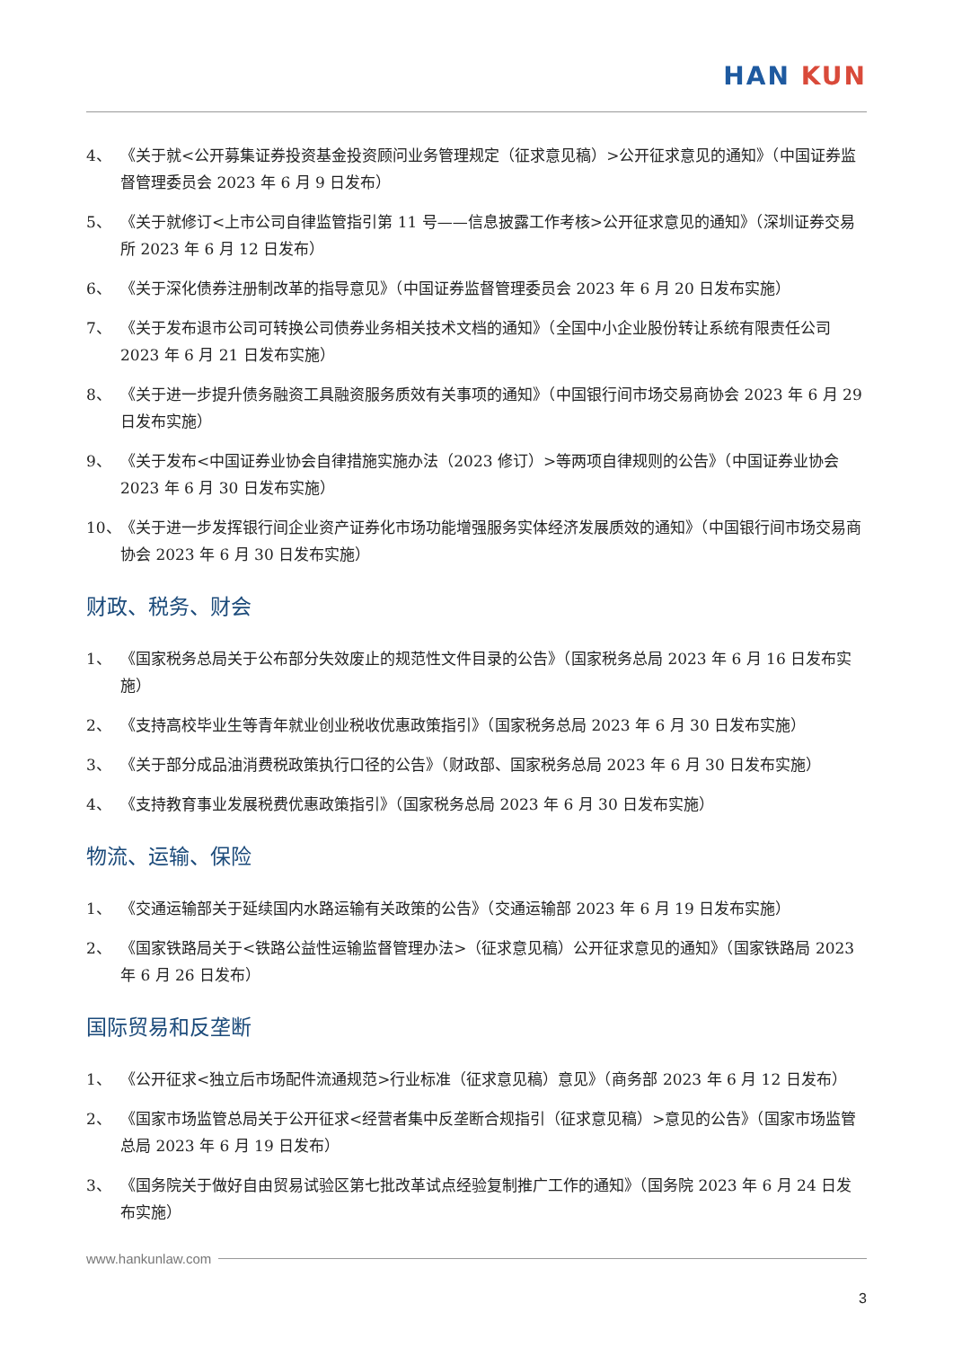HAN KUN
4、 《关于就<公开募集证券投资基金投资顾问业务管理规定（征求意见稿）>公开征求意见的通知》（中国证券监督管理委员会 2023 年 6 月 9 日发布）
5、 《关于就修订<上市公司自律监管指引第 11 号——信息披露工作考核>公开征求意见的通知》（深圳证券交易所 2023 年 6 月 12 日发布）
6、 《关于深化债券注册制改革的指导意见》（中国证券监督管理委员会 2023 年 6 月 20 日发布实施）
7、 《关于发布退市公司可转换公司债券业务相关技术文档的通知》（全国中小企业股份转让系统有限责任公司 2023 年 6 月 21 日发布实施）
8、 《关于进一步提升债务融资工具融资服务质效有关事项的通知》（中国银行间市场交易商协会 2023 年 6 月 29 日发布实施）
9、 《关于发布<中国证券业协会自律措施实施办法（2023 修订）>等两项自律规则的公告》（中国证券业协会 2023 年 6 月 30 日发布实施）
10、 《关于进一步发挥银行间企业资产证券化市场功能增强服务实体经济发展质效的通知》（中国银行间市场交易商协会 2023 年 6 月 30 日发布实施）
财政、税务、财会
1、 《国家税务总局关于公布部分失效废止的规范性文件目录的公告》（国家税务总局 2023 年 6 月 16 日发布实施）
2、 《支持高校毕业生等青年就业创业税收优惠政策指引》（国家税务总局 2023 年 6 月 30 日发布实施）
3、 《关于部分成品油消费税政策执行口径的公告》（财政部、国家税务总局 2023 年 6 月 30 日发布实施）
4、 《支持教育事业发展税费优惠政策指引》（国家税务总局 2023 年 6 月 30 日发布实施）
物流、运输、保险
1、 《交通运输部关于延续国内水路运输有关政策的公告》（交通运输部 2023 年 6 月 19 日发布实施）
2、 《国家铁路局关于<铁路公益性运输监督管理办法>（征求意见稿）公开征求意见的通知》（国家铁路局 2023 年 6 月 26 日发布）
国际贸易和反垄断
1、 《公开征求<独立后市场配件流通规范>行业标准（征求意见稿）意见》（商务部 2023 年 6 月 12 日发布）
2、 《国家市场监管总局关于公开征求<经营者集中反垄断合规指引（征求意见稿）>意见的公告》（国家市场监管总局 2023 年 6 月 19 日发布）
3、 《国务院关于做好自由贸易试验区第七批改革试点经验复制推广工作的通知》（国务院 2023 年 6 月 24 日发布实施）
www.hankunlaw.com
3